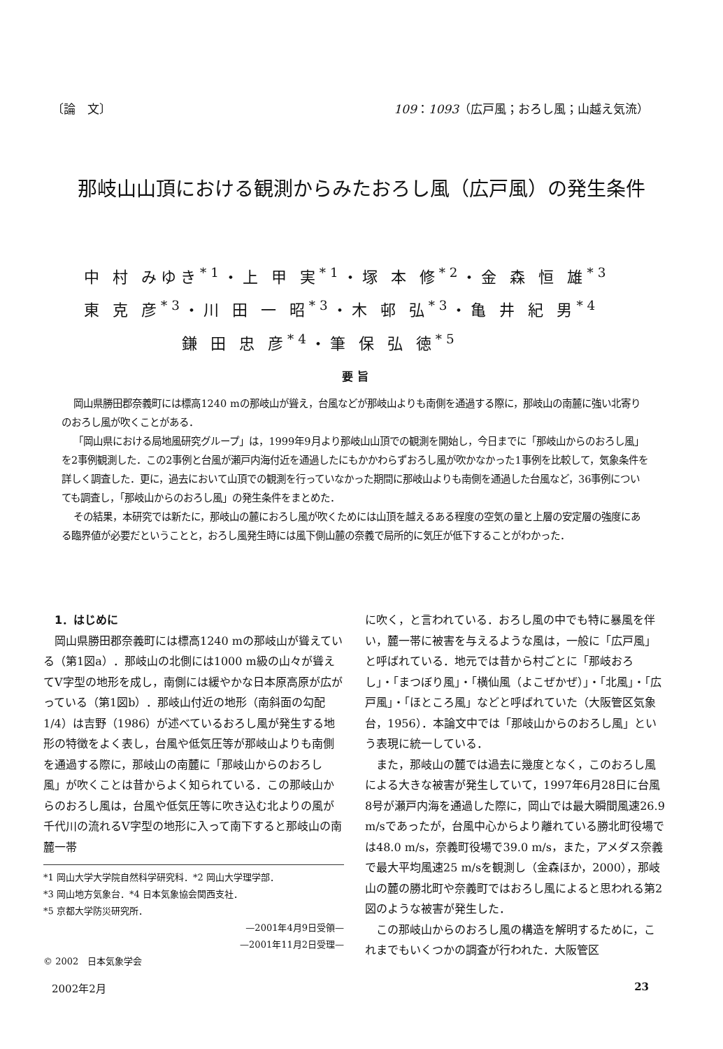〔論　文〕 109：1093（広戸風；おろし風；山越え気流）
那岐山山頂における観測からみたおろし風（広戸風）の発生条件
中 村 みゆき<sup>*1</sup>・上 甲 実<sup>*1</sup>・塚 本 修<sup>*2</sup>・金 森 恒 雄<sup>*3</sup>
東 克 彦<sup>*3</sup>・川 田 一 昭<sup>*3</sup>・木 邨 弘<sup>*3</sup>・亀 井 紀 男<sup>*4</sup>
　　　　　鎌 田 忠 彦<sup>*4</sup>・筆 保 弘 徳<sup>*5</sup>
要 旨
岡山県勝田郡奈義町には標高1240 mの那岐山が聳え，台風などが那岐山よりも南側を通過する際に，那岐山の南麓に強い北寄りのおろし風が吹くことがある．
「岡山県における局地風研究グループ」は，1999年9月より那岐山山頂での観測を開始し，今日までに「那岐山からのおろし風」を2事例観測した．この2事例と台風が瀬戸内海付近を通過したにもかかわらずおろし風が吹かなかった1事例を比較して，気象条件を詳しく調査した．更に，過去において山頂での観測を行っていなかった期間に那岐山よりも南側を通過した台風など，36事例についても調査し，「那岐山からのおろし風」の発生条件をまとめた．
その結果，本研究では新たに，那岐山の麓におろし風が吹くためには山頂を越えるある程度の空気の量と上層の安定層の強度にある臨界値が必要だということと，おろし風発生時には風下側山麓の奈義で局所的に気圧が低下することがわかった．
　1．はじめに
　岡山県勝田郡奈義町には標高1240 mの那岐山が聳えている（第1図a）．那岐山の北側には1000 m級の山々が聳えてV字型の地形を成し，南側には緩やかな日本原高原が広がっている（第1図b）．那岐山付近の地形（南斜面の勾配1/4）は吉野（1986）が述べているおろし風が発生する地形の特徴をよく表し，台風や低気圧等が那岐山よりも南側を通過する際に，那岐山の南麓に「那岐山からのおろし風」が吹くことは昔からよく知られている．この那岐山からのおろし風は，台風や低気圧等に吹き込む北よりの風が千代川の流れるV字型の地形に入って南下すると那岐山の南麓一帯
*1 岡山大学大学院自然科学研究科．*2 岡山大学理学部．
*3 岡山地方気象台．*4 日本気象協会関西支社．
*5 京都大学防災研究所．
—2001年4月9日受領—
—2001年11月2日受理—
© 2002　日本気象学会
に吹く，と言われている．おろし風の中でも特に暴風を伴い，麓一帯に被害を与えるような風は，一般に「広戸風」と呼ばれている．地元では昔から村ごとに「那岐おろし」・「まつぼり風」・「横仙風（よこぜかぜ）」・「北風」・「広戸風」・「ほところ風」などと呼ばれていた（大阪管区気象台，1956）．本論文中では「那岐山からのおろし風」という表現に統一している．
　また，那岐山の麓では過去に幾度となく，このおろし風による大きな被害が発生していて，1997年6月28日に台風8号が瀬戸内海を通過した際に，岡山では最大瞬間風速26.9 m/sであったが，台風中心からより離れている勝北町役場では48.0 m/s，奈義町役場で39.0 m/s，また，アメダス奈義で最大平均風速25 m/sを観測し（金森ほか，2000），那岐山の麓の勝北町や奈義町ではおろし風によると思われる第2図のような被害が発生した．
　この那岐山からのおろし風の構造を解明するために，これまでもいくつかの調査が行われた．大阪管区
2002年2月 23